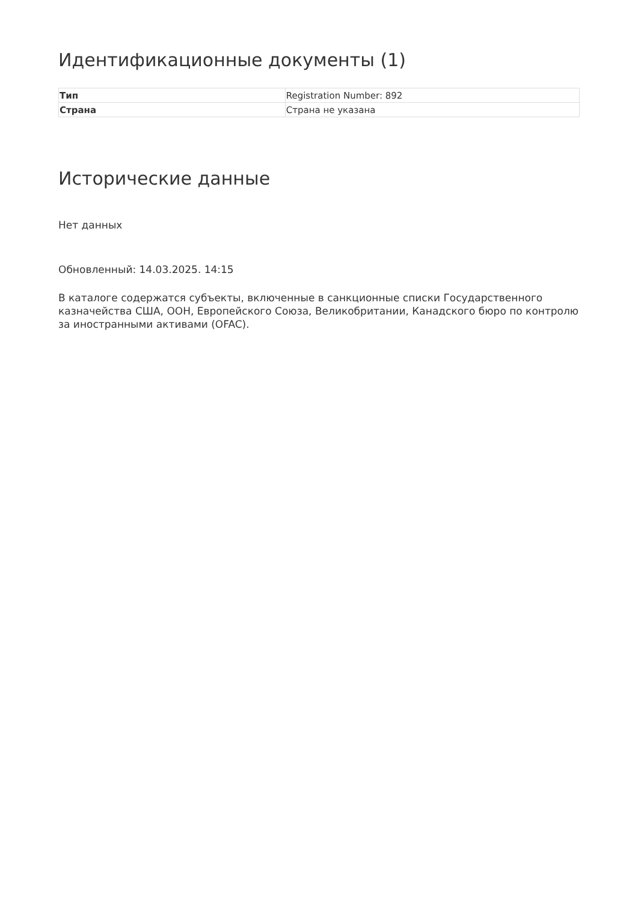Идентификационные документы (1)
| Тип | Registration Number: 892 |
| Страна | Страна не указана |
Исторические данные
Нет данных
Обновленный: 14.03.2025. 14:15
В каталоге содержатся субъекты, включенные в санкционные списки Государственного казначейства США, ООН, Европейского Союза, Великобритании, Канадского бюро по контролю за иностранными активами (OFAC).